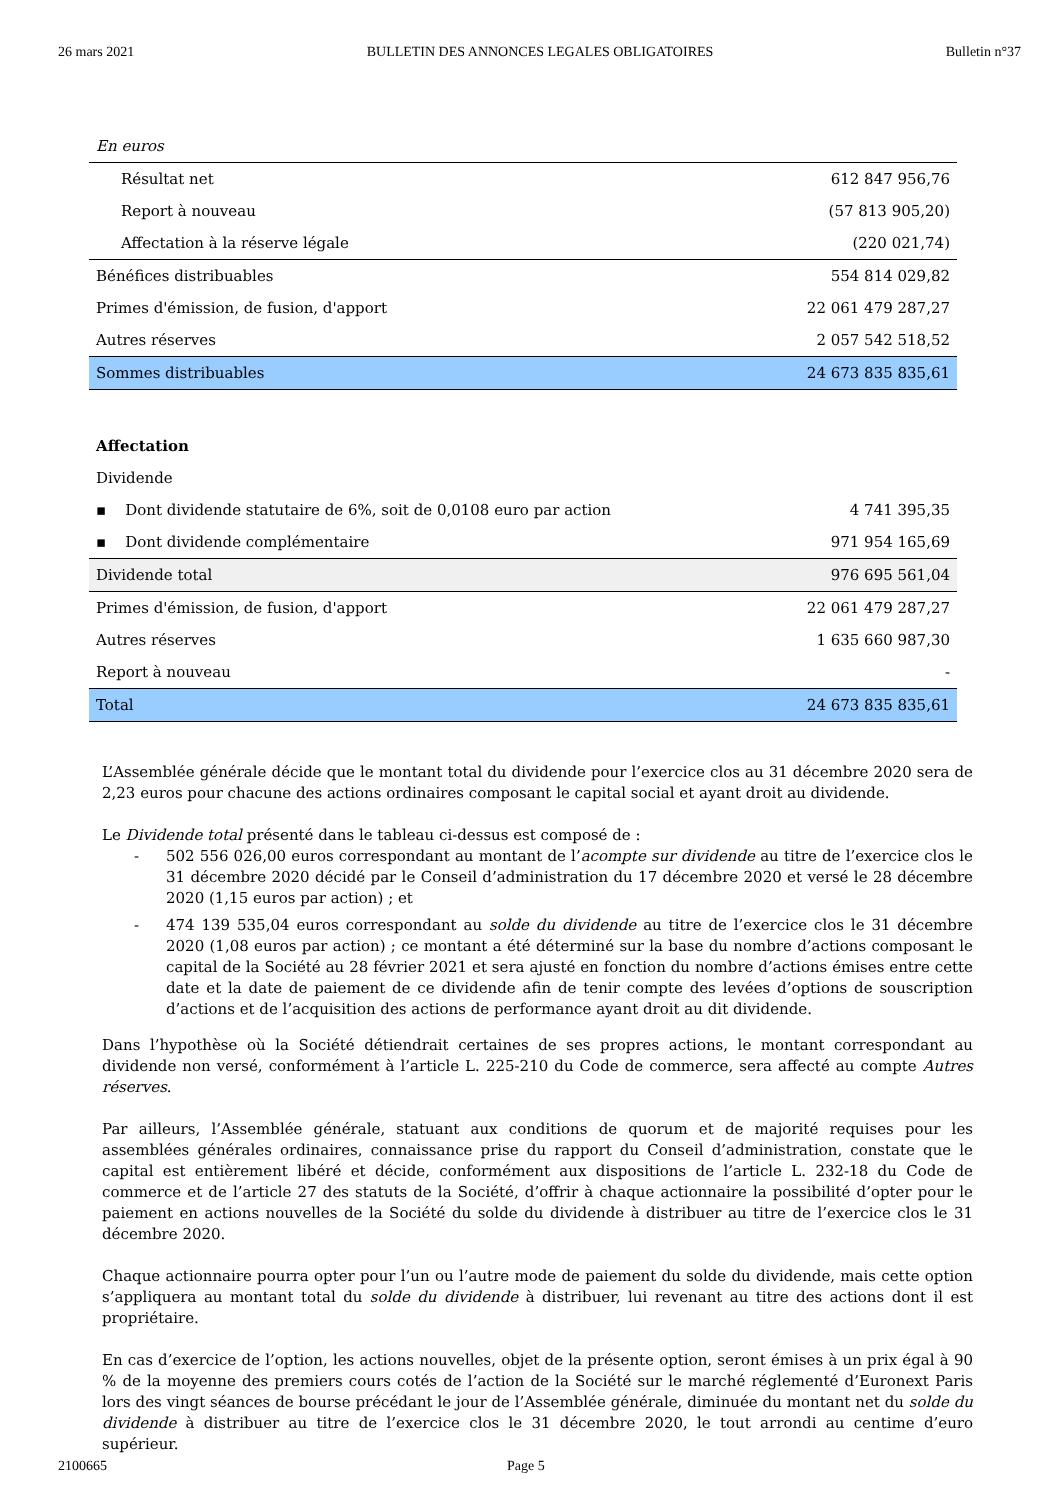26 mars 2021 BULLETIN DES ANNONCES LEGALES OBLIGATOIRES Bulletin n°37
| En euros | |
| Résultat net | 612 847 956,76 |
| Report à nouveau | (57 813 905,20) |
| Affectation à la réserve légale | (220 021,74) |
| Bénéfices distribuables | 554 814 029,82 |
| Primes d'émission, de fusion, d'apport | 22 061 479 287,27 |
| Autres réserves | 2 057 542 518,52 |
| Sommes distribuables | 24 673 835 835,61 |
| Affectation | |
| Dividende | |
| ▪ Dont dividende statutaire de 6%, soit de 0,0108 euro par action | 4 741 395,35 |
| ▪ Dont dividende complémentaire | 971 954 165,69 |
| Dividende total | 976 695 561,04 |
| Primes d'émission, de fusion, d'apport | 22 061 479 287,27 |
| Autres réserves | 1 635 660 987,30 |
| Report à nouveau | - |
| Total | 24 673 835 835,61 |
L’Assemblée générale décide que le montant total du dividende pour l’exercice clos au 31 décembre 2020 sera de 2,23 euros pour chacune des actions ordinaires composant le capital social et ayant droit au dividende.
Le Dividende total présenté dans le tableau ci-dessus est composé de :
- 502 556 026,00 euros correspondant au montant de l’acompte sur dividende au titre de l’exercice clos le 31 décembre 2020 décidé par le Conseil d’administration du 17 décembre 2020 et versé le 28 décembre 2020 (1,15 euros par action) ; et
- 474 139 535,04 euros correspondant au solde du dividende au titre de l’exercice clos le 31 décembre 2020 (1,08 euros par action) ; ce montant a été déterminé sur la base du nombre d’actions composant le capital de la Société au 28 février 2021 et sera ajusté en fonction du nombre d’actions émises entre cette date et la date de paiement de ce dividende afin de tenir compte des levées d’options de souscription d’actions et de l’acquisition des actions de performance ayant droit au dit dividende.
Dans l’hypothèse où la Société détiendrait certaines de ses propres actions, le montant correspondant au dividende non versé, conformément à l’article L. 225-210 du Code de commerce, sera affecté au compte Autres réserves.
Par ailleurs, l’Assemblée générale, statuant aux conditions de quorum et de majorité requises pour les assemblées générales ordinaires, connaissance prise du rapport du Conseil d’administration, constate que le capital est entièrement libéré et décide, conformément aux dispositions de l’article L. 232-18 du Code de commerce et de l’article 27 des statuts de la Société, d’offrir à chaque actionnaire la possibilité d’opter pour le paiement en actions nouvelles de la Société du solde du dividende à distribuer au titre de l’exercice clos le 31 décembre 2020.
Chaque actionnaire pourra opter pour l’un ou l’autre mode de paiement du solde du dividende, mais cette option s’appliquera au montant total du solde du dividende à distribuer, lui revenant au titre des actions dont il est propriétaire.
En cas d’exercice de l’option, les actions nouvelles, objet de la présente option, seront émises à un prix égal à 90 % de la moyenne des premiers cours cotés de l’action de la Société sur le marché réglementé d’Euronext Paris lors des vingt séances de bourse précédant le jour de l’Assemblée générale, diminuée du montant net du solde du dividende à distribuer au titre de l’exercice clos le 31 décembre 2020, le tout arrondi au centime d’euro supérieur.
2100665 Page 5